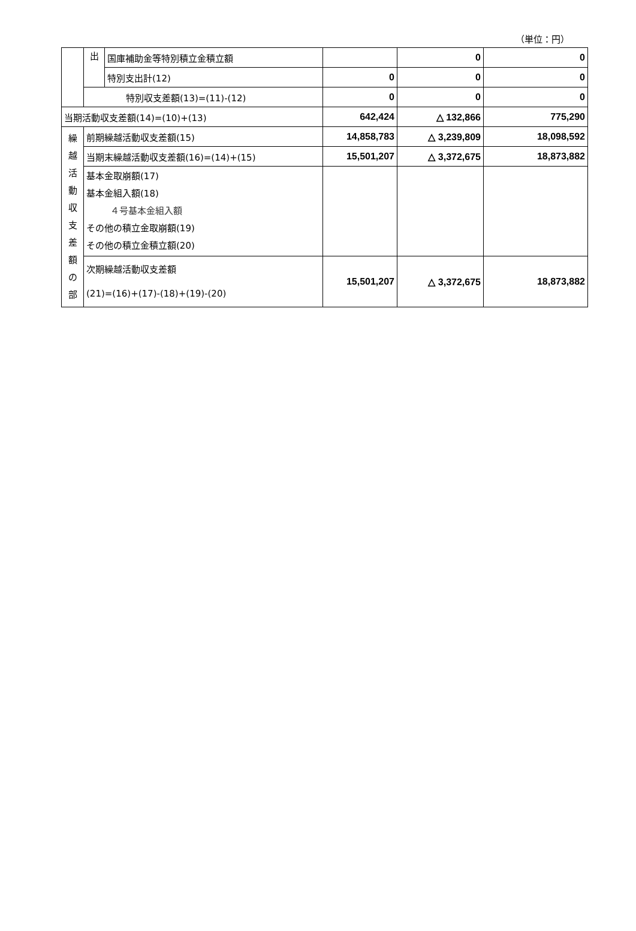（単位：円）
| | 出 | 国庫補助金等特別積立金積立額 | | 0 | 0 |
| | | 特別支出計(12) | 0 | 0 | 0 |
| | 特別収支差額(13)=(11)-(12) | | 0 | 0 | 0 |
| 当期活動収支差額(14)=(10)+(13) | | | 642,424 | △ 132,866 | 775,290 |
| 繰 越 活 動 収 支 差 額 の 部 | 前期繰越活動収支差額(15) | | 14,858,783 | △ 3,239,809 | 18,098,592 |
| | 当期末繰越活動収支差額(16)=(14)+(15) | | 15,501,207 | △ 3,372,675 | 18,873,882 |
| | 基本金取崩額(17) 基本金組入額(18) ４号基本金組入額 その他の積立金取崩額(19) その他の積立金積立額(20) | | | | |
| | 次期繰越活動収支差額 (21)=(16)+(17)-(18)+(19)-(20) | | 15,501,207 | △ 3,372,675 | 18,873,882 |